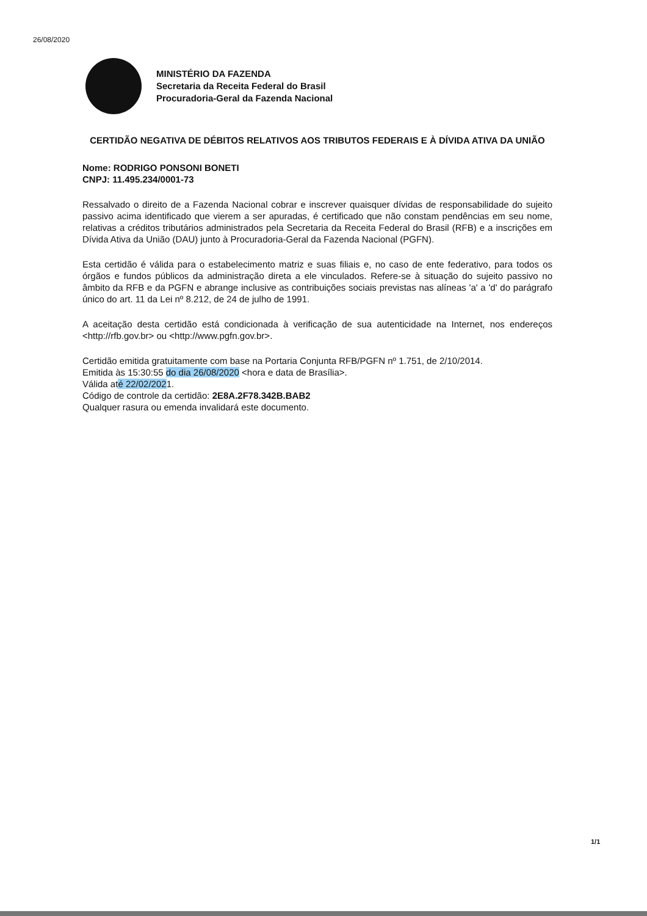26/08/2020
MINISTÉRIO DA FAZENDA
Secretaria da Receita Federal do Brasil
Procuradoria-Geral da Fazenda Nacional
CERTIDÃO NEGATIVA DE DÉBITOS RELATIVOS AOS TRIBUTOS FEDERAIS E À DÍVIDA ATIVA DA UNIÃO
Nome: RODRIGO PONSONI BONETI
CNPJ: 11.495.234/0001-73
Ressalvado o direito de a Fazenda Nacional cobrar e inscrever quaisquer dívidas de responsabilidade do sujeito passivo acima identificado que vierem a ser apuradas, é certificado que não constam pendências em seu nome, relativas a créditos tributários administrados pela Secretaria da Receita Federal do Brasil (RFB) e a inscrições em Dívida Ativa da União (DAU) junto à Procuradoria-Geral da Fazenda Nacional (PGFN).
Esta certidão é válida para o estabelecimento matriz e suas filiais e, no caso de ente federativo, para todos os órgãos e fundos públicos da administração direta a ele vinculados. Refere-se à situação do sujeito passivo no âmbito da RFB e da PGFN e abrange inclusive as contribuições sociais previstas nas alíneas 'a' a 'd' do parágrafo único do art. 11 da Lei nº 8.212, de 24 de julho de 1991.
A aceitação desta certidão está condicionada à verificação de sua autenticidade na Internet, nos endereços <http://rfb.gov.br> ou <http://www.pgfn.gov.br>.
Certidão emitida gratuitamente com base na Portaria Conjunta RFB/PGFN nº 1.751, de 2/10/2014.
Emitida às 15:30:55 do dia 26/08/2020 <hora e data de Brasília>.
Válida até 22/02/2021.
Código de controle da certidão: 2E8A.2F78.342B.BAB2
Qualquer rasura ou emenda invalidará este documento.
1/1